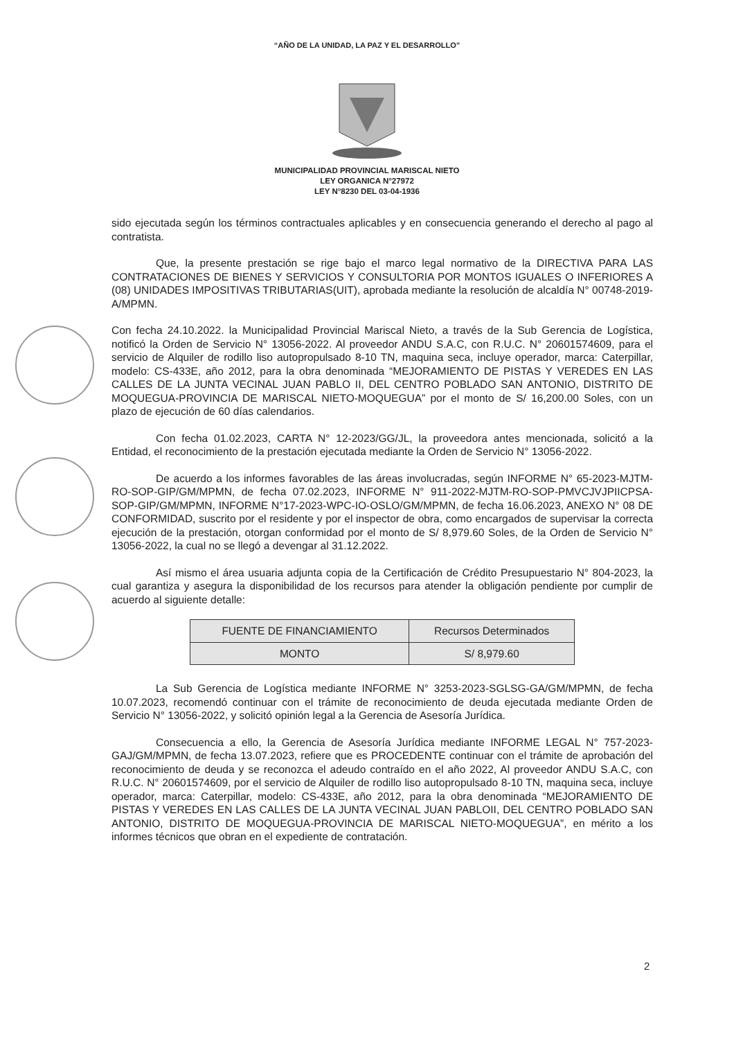“AÑO DE LA UNIDAD, LA PAZ Y EL DESARROLLO”
MUNICIPALIDAD PROVINCIAL MARISCAL NIETO
LEY ORGANICA N°27972
LEY N°8230 DEL 03-04-1936
sido ejecutada según los términos contractuales aplicables y en consecuencia generando el derecho al pago al contratista.
Que, la presente prestación se rige bajo el marco legal normativo de la DIRECTIVA PARA LAS CONTRATACIONES DE BIENES Y SERVICIOS Y CONSULTORIA POR MONTOS IGUALES O INFERIORES A (08) UNIDADES IMPOSITIVAS TRIBUTARIAS(UIT), aprobada mediante la resolución de alcaldía N° 00748-2019-A/MPMN.
Con fecha 24.10.2022. la Municipalidad Provincial Mariscal Nieto, a través de la Sub Gerencia de Logística, notificó la Orden de Servicio N° 13056-2022. Al proveedor ANDU S.A.C, con R.U.C. N° 20601574609, para el servicio de Alquiler de rodillo liso autopropulsado 8-10 TN, maquina seca, incluye operador, marca: Caterpillar, modelo: CS-433E, año 2012, para la obra denominada “MEJORAMIENTO DE PISTAS Y VEREDES EN LAS CALLES DE LA JUNTA VECINAL JUAN PABLO II, DEL CENTRO POBLADO SAN ANTONIO, DISTRITO DE MOQUEGUA-PROVINCIA DE MARISCAL NIETO-MOQUEGUA” por el monto de S/ 16,200.00 Soles, con un plazo de ejecución de 60 días calendarios.
Con fecha 01.02.2023, CARTA N° 12-2023/GG/JL, la proveedora antes mencionada, solicitó a la Entidad, el reconocimiento de la prestación ejecutada mediante la Orden de Servicio N° 13056-2022.
De acuerdo a los informes favorables de las áreas involucradas, según INFORME N° 65-2023-MJTM-RO-SOP-GIP/GM/MPMN, de fecha 07.02.2023, INFORME N° 911-2022-MJTM-RO-SOP-PMVCJVJPIICPSA-SOP-GIP/GM/MPMN, INFORME N°17-2023-WPC-IO-OSLO/GM/MPMN, de fecha 16.06.2023, ANEXO N° 08 DE CONFORMIDAD, suscrito por el residente y por el inspector de obra, como encargados de supervisar la correcta ejecución de la prestación, otorgan conformidad por el monto de S/ 8,979.60 Soles, de la Orden de Servicio N° 13056-2022, la cual no se llegó a devengar al 31.12.2022.
Así mismo el área usuaria adjunta copia de la Certificación de Crédito Presupuestario N° 804-2023, la cual garantiza y asegura la disponibilidad de los recursos para atender la obligación pendiente por cumplir de acuerdo al siguiente detalle:
| FUENTE DE FINANCIAMIENTO | Recursos Determinados |
| MONTO | S/ 8,979.60 |
La Sub Gerencia de Logística mediante INFORME N° 3253-2023-SGLSG-GA/GM/MPMN, de fecha 10.07.2023, recomendó continuar con el trámite de reconocimiento de deuda ejecutada mediante Orden de Servicio N° 13056-2022, y solicitó opinión legal a la Gerencia de Asesoría Jurídica.
Consecuencia a ello, la Gerencia de Asesoría Jurídica mediante INFORME LEGAL N° 757-2023-GAJ/GM/MPMN, de fecha 13.07.2023, refiere que es PROCEDENTE continuar con el trámite de aprobación del reconocimiento de deuda y se reconozca el adeudo contraído en el año 2022, Al proveedor ANDU S.A.C, con R.U.C. N° 20601574609, por el servicio de Alquiler de rodillo liso autopropulsado 8-10 TN, maquina seca, incluye operador, marca: Caterpillar, modelo: CS-433E, año 2012, para la obra denominada “MEJORAMIENTO DE PISTAS Y VEREDES EN LAS CALLES DE LA JUNTA VECINAL JUAN PABLOII, DEL CENTRO POBLADO SAN ANTONIO, DISTRITO DE MOQUEGUA-PROVINCIA DE MARISCAL NIETO-MOQUEGUA”, en mérito a los informes técnicos que obran en el expediente de contratación.
2